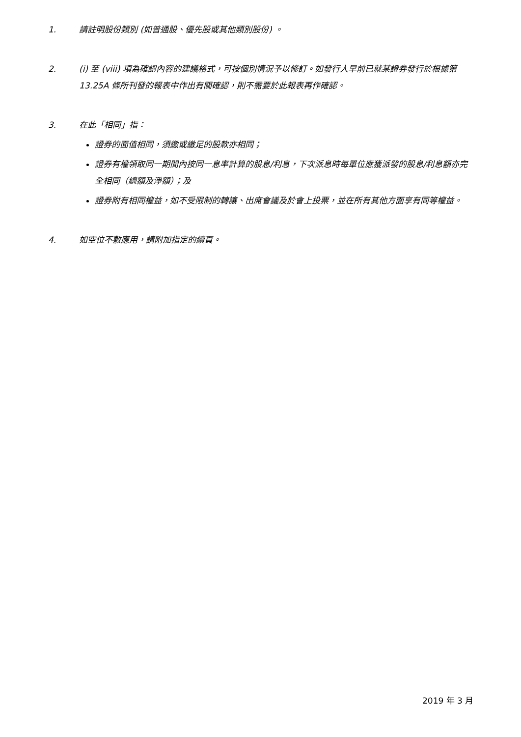1. 請註明股份類別 (如普通股、優先股或其他類別股份) 。
2. (i) 至 (viii) 項為確認內容的建議格式，可按個別情況予以修訂。如發行人早前已就某證券發行於根據第 13.25A 條所刊發的報表中作出有關確認，則不需要於此報表再作確認。
3. 在此「相同」指：
證券的面值相同，須繳或繳足的股款亦相同；
證券有權領取同一期間內按同一息率計算的股息/利息，下次派息時每單位應獲派發的股息/利息額亦完全相同（總額及淨額）；及
證券附有相同權益，如不受限制的轉讓、出席會議及於會上投票，並在所有其他方面享有同等權益。
4. 如空位不敷應用，請附加指定的續頁。
2019 年 3 月